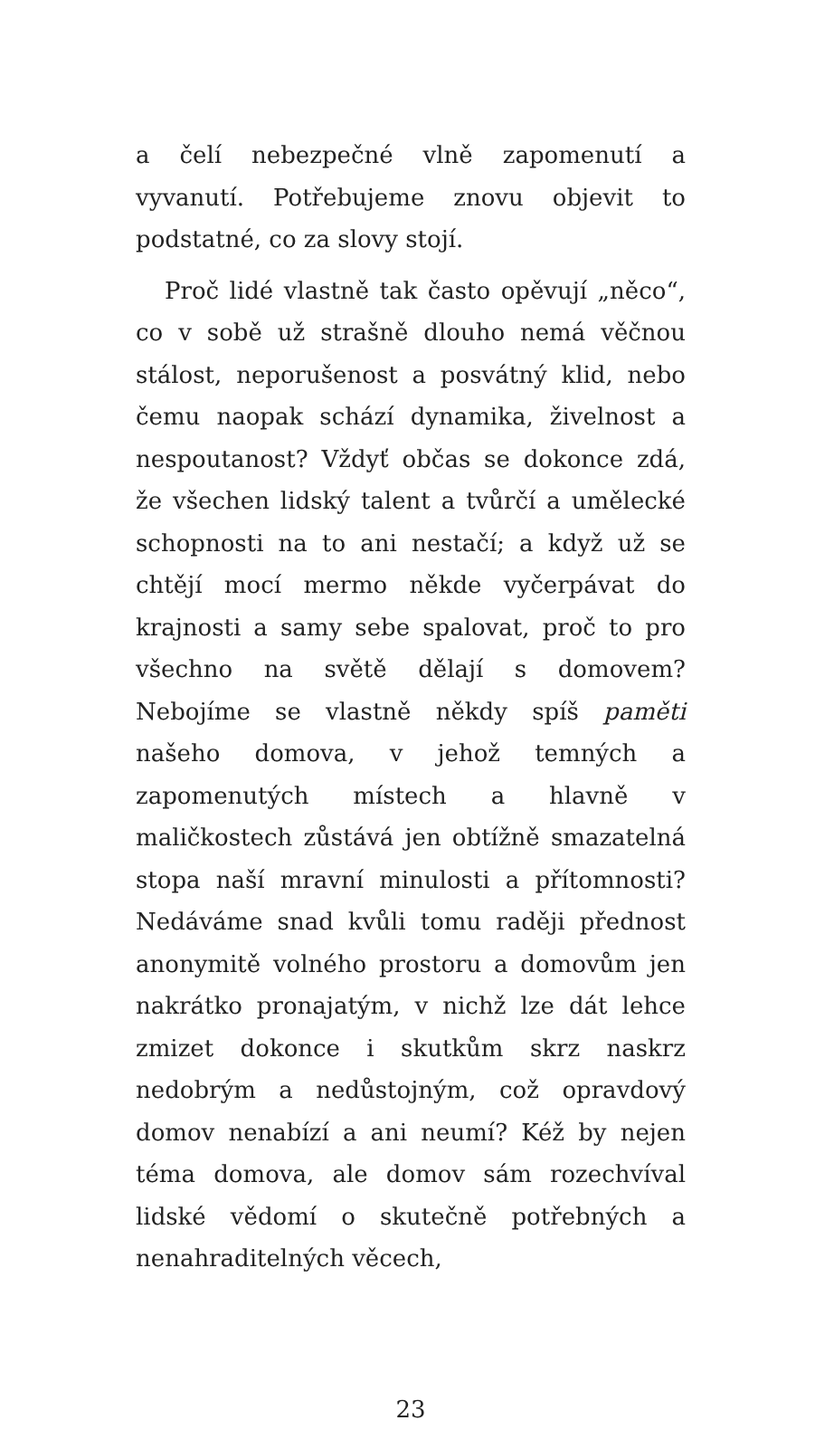a čelí nebezpečné vlně zapomenutí a vyvanutí. Potřebujeme znovu objevit to podstatné, co za slovy stojí.
Proč lidé vlastně tak často opěvují „něco“, co v sobě už strašně dlouho nemá věčnou stálost, neporušenost a posvátný klid, nebo čemu naopak schází dynamika, živelnost a nespoutanost? Vždyť občas se dokonce zdá, že všechen lidský talent a tvůrčí a umělecké schopnosti na to ani nestačí; a když už se chtějí mocí mermo někde vyčerpávat do krajnosti a samy sebe spalovat, proč to pro všechno na světě dělají s domovem? Nebojíme se vlastně někdy spíš paměti našeho domova, v jehož temných a zapomenutých místech a hlavně v maličkostech zůstává jen obtížně smazatelná stopa naší mravní minulosti a přítomnosti? Nedáváme snad kvůli tomu raději přednost anonymitě volného prostoru a domovům jen nakrátko pronajatým, v nichž lze dát lehce zmizet dokonce i skutkům skrz naskrz nedobrým a nedůstojným, což opravdový domov nenabízí a ani neumí? Kéž by nejen téma domova, ale domov sám rozechvíval lidské vědomí o skutečně potřebných a nenahraditelných věcech,
23